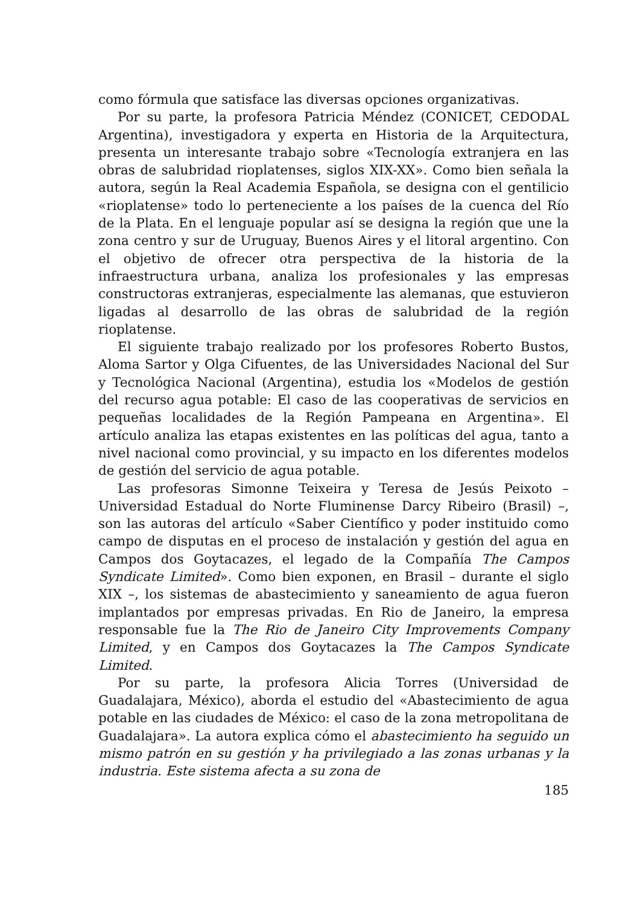como fórmula que satisface las diversas opciones organizativas.
Por su parte, la profesora Patricia Méndez (CONICET, CEDODAL Argentina), investigadora y experta en Historia de la Arquitectura, presenta un interesante trabajo sobre «Tecnología extranjera en las obras de salubridad rioplatenses, siglos XIX-XX». Como bien señala la autora, según la Real Academia Española, se designa con el gentilicio «rioplatense» todo lo perteneciente a los países de la cuenca del Río de la Plata. En el lenguaje popular así se designa la región que une la zona centro y sur de Uruguay, Buenos Aires y el litoral argentino. Con el objetivo de ofrecer otra perspectiva de la historia de la infraestructura urbana, analiza los profesionales y las empresas constructoras extranjeras, especialmente las alemanas, que estuvieron ligadas al desarrollo de las obras de salubridad de la región rioplatense.
El siguiente trabajo realizado por los profesores Roberto Bustos, Aloma Sartor y Olga Cifuentes, de las Universidades Nacional del Sur y Tecnológica Nacional (Argentina), estudia los «Modelos de gestión del recurso agua potable: El caso de las cooperativas de servicios en pequeñas localidades de la Región Pampeana en Argentina». El artículo analiza las etapas existentes en las políticas del agua, tanto a nivel nacional como provincial, y su impacto en los diferentes modelos de gestión del servicio de agua potable.
Las profesoras Simonne Teixeira y Teresa de Jesús Peixoto – Universidad Estadual do Norte Fluminense Darcy Ribeiro (Brasil) –, son las autoras del artículo «Saber Científico y poder instituido como campo de disputas en el proceso de instalación y gestión del agua en Campos dos Goytacazes, el legado de la Compañía The Campos Syndicate Limited». Como bien exponen, en Brasil – durante el siglo XIX –, los sistemas de abastecimiento y saneamiento de agua fueron implantados por empresas privadas. En Rio de Janeiro, la empresa responsable fue la The Rio de Janeiro City Improvements Company Limited, y en Campos dos Goytacazes la The Campos Syndicate Limited.
Por su parte, la profesora Alicia Torres (Universidad de Guadalajara, México), aborda el estudio del «Abastecimiento de agua potable en las ciudades de México: el caso de la zona metropolitana de Guadalajara». La autora explica cómo el abastecimiento ha seguido un mismo patrón en su gestión y ha privilegiado a las zonas urbanas y la industria. Este sistema afecta a su zona de
185